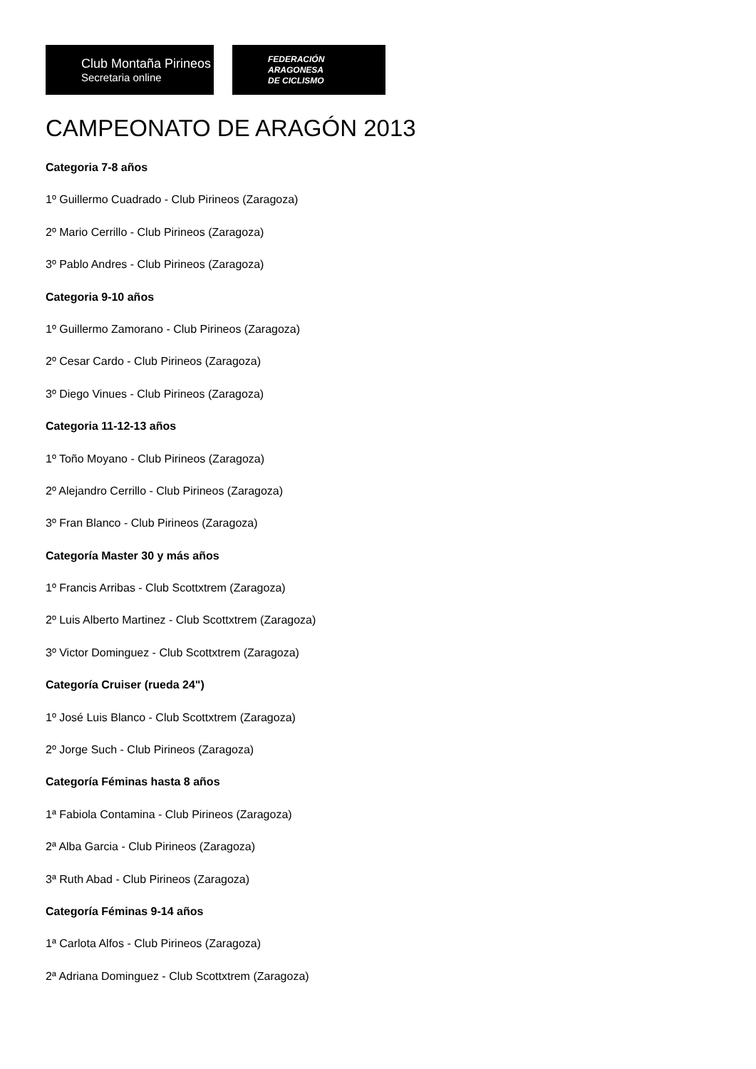Club Montaña Pirineos
Secretaria online
FEDERACIÓN
ARAGONESA
DE CICLISMO
CAMPEONATO DE ARAGÓN 2013
Categoria 7-8 años
1º Guillermo Cuadrado - Club Pirineos (Zaragoza)
2º Mario Cerrillo - Club Pirineos (Zaragoza)
3º Pablo Andres - Club Pirineos (Zaragoza)
Categoria 9-10 años
1º Guillermo Zamorano - Club Pirineos (Zaragoza)
2º Cesar Cardo - Club Pirineos (Zaragoza)
3º Diego Vinues - Club Pirineos (Zaragoza)
Categoria 11-12-13 años
1º Toño Moyano - Club Pirineos (Zaragoza)
2º Alejandro Cerrillo - Club Pirineos (Zaragoza)
3º Fran Blanco - Club Pirineos (Zaragoza)
Categoría Master 30 y más años
1º Francis Arribas - Club Scottxtrem (Zaragoza)
2º Luis Alberto Martinez - Club Scottxtrem (Zaragoza)
3º Victor Dominguez - Club Scottxtrem (Zaragoza)
Categoría Cruiser (rueda 24")
1º José Luis Blanco - Club Scottxtrem (Zaragoza)
2º Jorge Such - Club Pirineos (Zaragoza)
Categoría Féminas hasta 8 años
1ª Fabiola Contamina - Club Pirineos (Zaragoza)
2ª Alba Garcia - Club Pirineos (Zaragoza)
3ª Ruth Abad - Club Pirineos (Zaragoza)
Categoría Féminas 9-14 años
1ª Carlota Alfos - Club Pirineos (Zaragoza)
2ª Adriana Dominguez - Club Scottxtrem (Zaragoza)